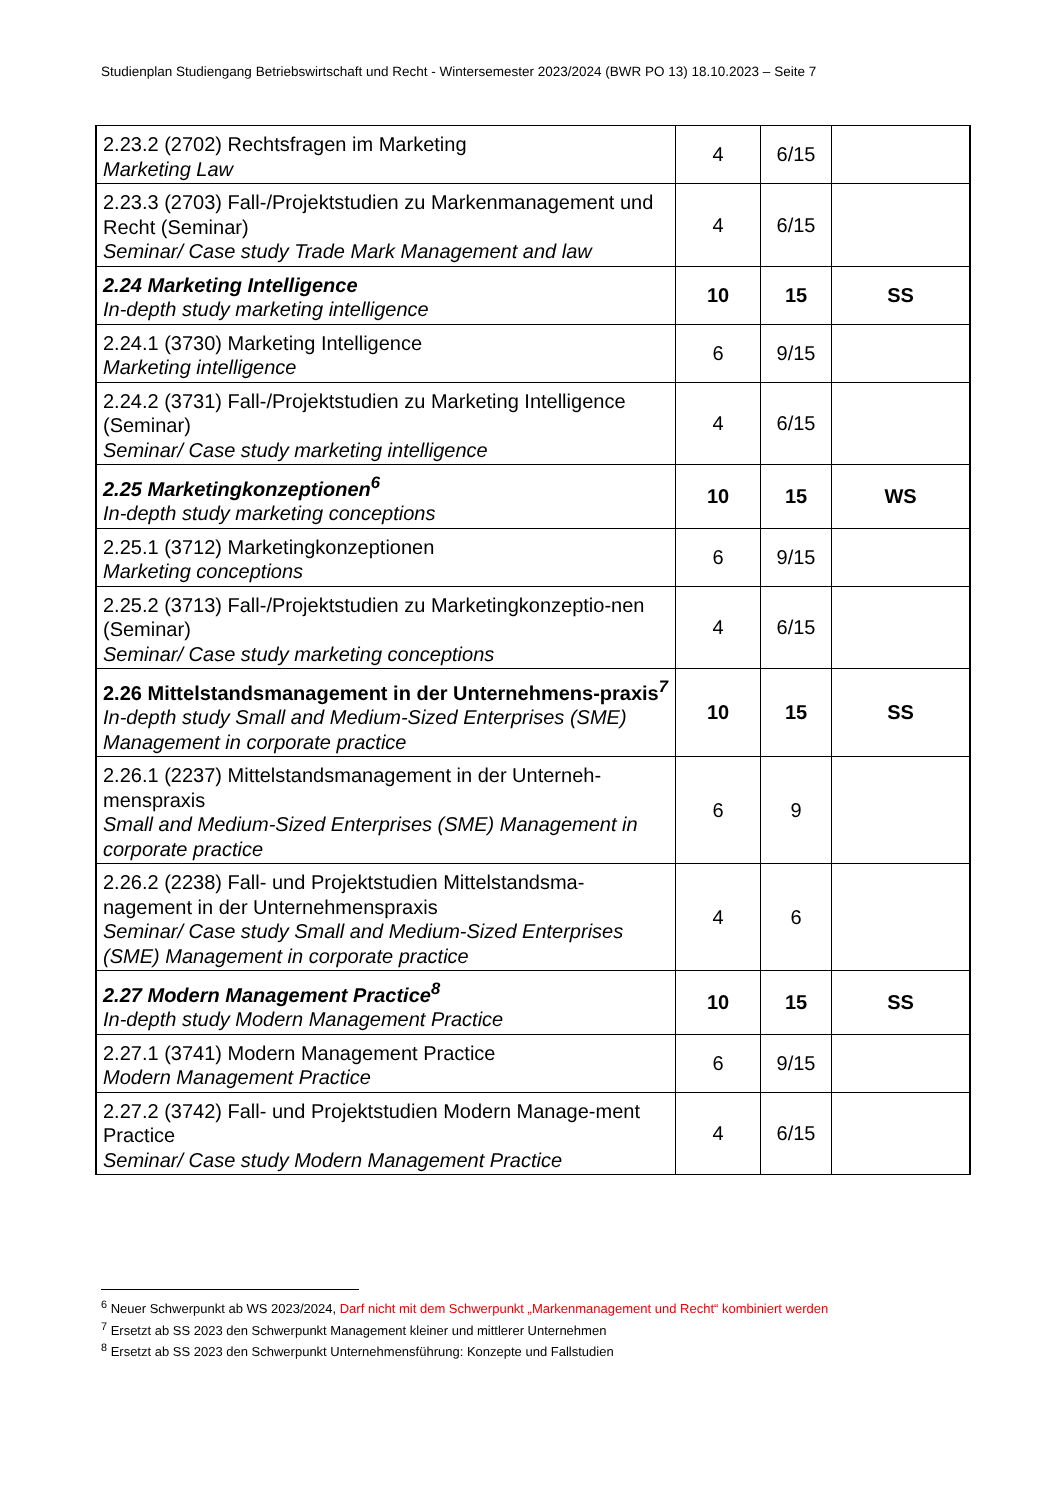Studienplan Studiengang Betriebswirtschaft und Recht - Wintersemester 2023/2024 (BWR PO 13) 18.10.2023 – Seite 7
| 2.23.2 (2702) Rechtsfragen im Marketing Marketing Law | 4 | 6/15 | |
| 2.23.3 (2703) Fall-/Projektstudien zu Markenmanagement und Recht (Seminar) Seminar/ Case study Trade Mark Management and law | 4 | 6/15 | |
| 2.24 Marketing Intelligence In-depth study marketing intelligence | 10 | 15 | SS |
| 2.24.1 (3730) Marketing Intelligence Marketing intelligence | 6 | 9/15 | |
| 2.24.2 (3731) Fall-/Projektstudien zu Marketing Intelligence (Seminar) Seminar/ Case study marketing intelligence | 4 | 6/15 | |
| 2.25 Marketingkonzeptionen<sup>6</sup> In-depth study marketing conceptions | 10 | 15 | WS |
| 2.25.1 (3712) Marketingkonzeptionen Marketing conceptions | 6 | 9/15 | |
| 2.25.2 (3713) Fall-/Projektstudien zu Marketingkonzeptio-nen (Seminar) Seminar/ Case study marketing conceptions | 4 | 6/15 | |
| 2.26 Mittelstandsmanagement in der Unternehmens-praxis<sup>7</sup> In-depth study Small and Medium-Sized Enterprises (SME) Management in corporate practice | 10 | 15 | SS |
| 2.26.1 (2237) Mittelstandsmanagement in der Unterneh-menspraxis Small and Medium-Sized Enterprises (SME) Management in corporate practice | 6 | 9 | |
| 2.26.2 (2238) Fall- und Projektstudien Mittelstandsma-nagement in der Unternehmenspraxis Seminar/ Case study Small and Medium-Sized Enterprises (SME) Management in corporate practice | 4 | 6 | |
| 2.27 Modern Management Practice<sup>8</sup> In-depth study Modern Management Practice | 10 | 15 | SS |
| 2.27.1 (3741) Modern Management Practice Modern Management Practice | 6 | 9/15 | |
| 2.27.2 (3742) Fall- und Projektstudien Modern Manage-ment Practice Seminar/ Case study Modern Management Practice | 4 | 6/15 | |
<sup>6</sup> Neuer Schwerpunkt ab WS 2023/2024, Darf nicht mit dem Schwerpunkt „Markenmanagement und Recht“ kombiniert werden
<sup>7</sup> Ersetzt ab SS 2023 den Schwerpunkt Management kleiner und mittlerer Unternehmen
<sup>8</sup> Ersetzt ab SS 2023 den Schwerpunkt Unternehmensführung: Konzepte und Fallstudien